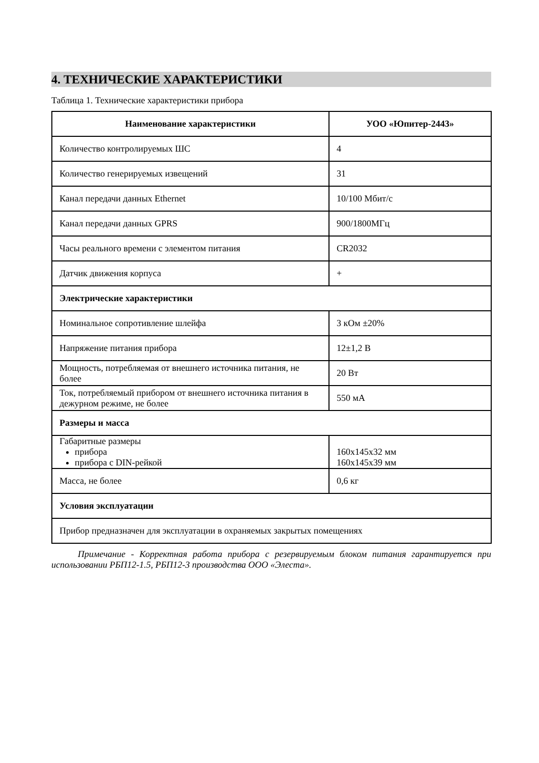4. ТЕХНИЧЕСКИЕ ХАРАКТЕРИСТИКИ
Таблица 1. Технические характеристики прибора
| Наименование характеристики | УОО «Юпитер-2443» |
| --- | --- |
| Количество контролируемых ШС | 4 |
| Количество генерируемых извещений | 31 |
| Канал передачи данных Ethernet | 10/100 Мбит/с |
| Канал передачи данных GPRS | 900/1800МГц |
| Часы реального времени с элементом питания | CR2032 |
| Датчик движения корпуса | + |
| Электрические характеристики | |
| Номинальное сопротивление шлейфа | 3 кОм ±20% |
| Напряжение питания прибора | 12±1,2 В |
| Мощность, потребляемая от внешнего источника питания, не более | 20 Вт |
| Ток, потребляемый прибором от внешнего источника питания в дежурном режиме, не более | 550 мА |
| Размеры и масса | |
| Габаритные размеры прибора прибора с DIN-рейкой | 160x145x32 мм 160x145x39 мм |
| Масса, не более | 0,6 кг |
| Условия эксплуатации | |
| Прибор предназначен для эксплуатации в охраняемых закрытых помещениях | |
Примечание - Корректная работа прибора с резервируемым блоком питания гарантируется при использовании РБП12-1.5, РБП12-3 производства ООО «Элеста».